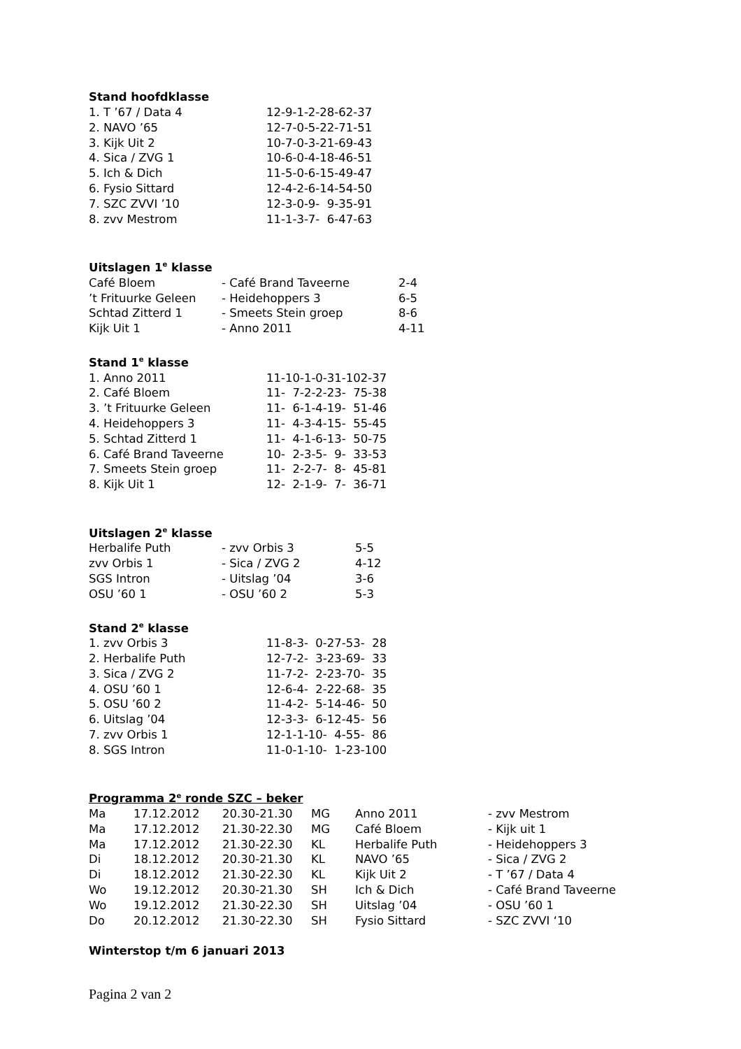Stand hoofdklasse
| 1. T ’67 / Data 4 | 12-9-1-2-28-62-37 |
| 2. NAVO ’65 | 12-7-0-5-22-71-51 |
| 3. Kijk Uit 2 | 10-7-0-3-21-69-43 |
| 4. Sica / ZVG 1 | 10-6-0-4-18-46-51 |
| 5. Ich & Dich | 11-5-0-6-15-49-47 |
| 6. Fysio Sittard | 12-4-2-6-14-54-50 |
| 7. SZC ZVVI ’10 | 12-3-0-9- 9-35-91 |
| 8. zvv Mestrom | 11-1-3-7- 6-47-63 |
Uitslagen 1<sup>e</sup> klasse
| Café Bloem | - Café Brand Taveerne | 2-4 |
| ’t Frituurke Geleen | - Heidehoppers 3 | 6-5 |
| Schtad Zitterd 1 | - Smeets Stein groep | 8-6 |
| Kijk Uit 1 | - Anno 2011 | 4-11 |
Stand 1<sup>e</sup> klasse
| 1. Anno 2011 | 11-10-1-0-31-102-37 |
| 2. Café Bloem | 11- 7-2-2-23- 75-38 |
| 3. ’t Frituurke Geleen | 11- 6-1-4-19- 51-46 |
| 4. Heidehoppers 3 | 11- 4-3-4-15- 55-45 |
| 5. Schtad Zitterd 1 | 11- 4-1-6-13- 50-75 |
| 6. Café Brand Taveerne | 10- 2-3-5- 9- 33-53 |
| 7. Smeets Stein groep | 11- 2-2-7- 8- 45-81 |
| 8. Kijk Uit 1 | 12- 2-1-9- 7- 36-71 |
Uitslagen 2<sup>e</sup> klasse
| Herbalife Puth | - zvv Orbis 3 | 5-5 |
| zvv Orbis 1 | - Sica / ZVG 2 | 4-12 |
| SGS Intron | - Uitslag ’04 | 3-6 |
| OSU ’60 1 | - OSU ’60 2 | 5-3 |
Stand 2<sup>e</sup> klasse
| 1. zvv Orbis 3 | 11-8-3- 0-27-53- 28 |
| 2. Herbalife Puth | 12-7-2- 3-23-69- 33 |
| 3. Sica / ZVG 2 | 11-7-2- 2-23-70- 35 |
| 4. OSU ’60 1 | 12-6-4- 2-22-68- 35 |
| 5. OSU ’60 2 | 11-4-2- 5-14-46- 50 |
| 6. Uitslag ’04 | 12-3-3- 6-12-45- 56 |
| 7. zvv Orbis 1 | 12-1-1-10- 4-55- 86 |
| 8. SGS Intron | 11-0-1-10- 1-23-100 |
Programma 2<sup>e</sup> ronde SZC – beker
| Ma | 17.12.2012 | 20.30-21.30 | MG | Anno 2011 | - zvv Mestrom |
| Ma | 17.12.2012 | 21.30-22.30 | MG | Café Bloem | - Kijk uit 1 |
| Ma | 17.12.2012 | 21.30-22.30 | KL | Herbalife Puth | - Heidehoppers 3 |
| Di | 18.12.2012 | 20.30-21.30 | KL | NAVO ’65 | - Sica / ZVG 2 |
| Di | 18.12.2012 | 21.30-22.30 | KL | Kijk Uit 2 | - T ’67 / Data 4 |
| Wo | 19.12.2012 | 20.30-21.30 | SH | Ich & Dich | - Café Brand Taveerne |
| Wo | 19.12.2012 | 21.30-22.30 | SH | Uitslag ’04 | - OSU ’60 1 |
| Do | 20.12.2012 | 21.30-22.30 | SH | Fysio Sittard | - SZC ZVVI ‘10 |
Winterstop t/m 6 januari 2013
Pagina 2 van 2